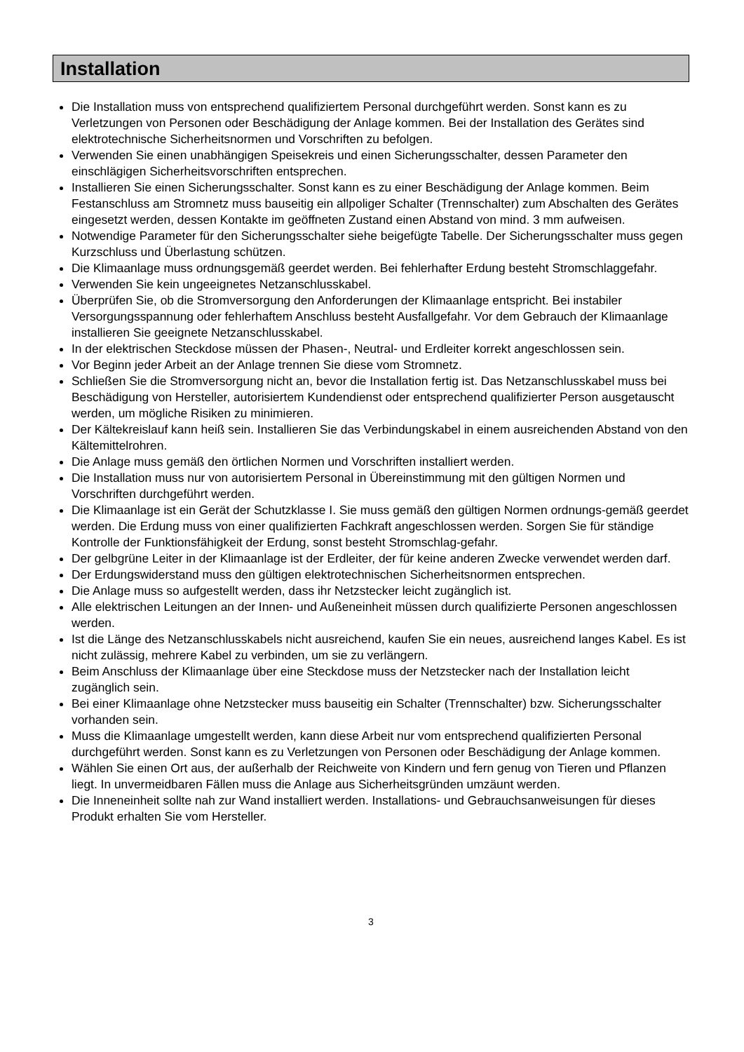Installation
Die Installation muss von entsprechend qualifiziertem Personal durchgeführt werden. Sonst kann es zu Verletzungen von Personen oder Beschädigung der Anlage kommen. Bei der Installation des Gerätes sind elektrotechnische Sicherheitsnormen und Vorschriften zu befolgen.
Verwenden Sie einen unabhängigen Speisekreis und einen Sicherungsschalter, dessen Parameter den einschlägigen Sicherheitsvorschriften entsprechen.
Installieren Sie einen Sicherungsschalter. Sonst kann es zu einer Beschädigung der Anlage kommen. Beim Festanschluss am Stromnetz muss bauseitig ein allpoliger Schalter (Trennschalter) zum Abschalten des Gerätes eingesetzt werden, dessen Kontakte im geöffneten Zustand einen Abstand von mind. 3 mm aufweisen.
Notwendige Parameter für den Sicherungsschalter siehe beigefügte Tabelle. Der Sicherungsschalter muss gegen Kurzschluss und Überlastung schützen.
Die Klimaanlage muss ordnungsgemäß geerdet werden. Bei fehlerhafter Erdung besteht Stromschlaggefahr.
Verwenden Sie kein ungeeignetes Netzanschlusskabel.
Überprüfen Sie, ob die Stromversorgung den Anforderungen der Klimaanlage entspricht. Bei instabiler Versorgungsspannung oder fehlerhaftem Anschluss besteht Ausfallgefahr. Vor dem Gebrauch der Klimaanlage installieren Sie geeignete Netzanschlusskabel.
In der elektrischen Steckdose müssen der Phasen-, Neutral- und Erdleiter korrekt angeschlossen sein.
Vor Beginn jeder Arbeit an der Anlage trennen Sie diese vom Stromnetz.
Schließen Sie die Stromversorgung nicht an, bevor die Installation fertig ist. Das Netzanschlusskabel muss bei Beschädigung von Hersteller, autorisiertem Kundendienst oder entsprechend qualifizierter Person ausgetauscht werden, um mögliche Risiken zu minimieren.
Der Kältekreislauf kann heiß sein. Installieren Sie das Verbindungskabel in einem ausreichenden Abstand von den Kältemittelrohren.
Die Anlage muss gemäß den örtlichen Normen und Vorschriften installiert werden.
Die Installation muss nur von autorisiertem Personal in Übereinstimmung mit den gültigen Normen und Vorschriften durchgeführt werden.
Die Klimaanlage ist ein Gerät der Schutzklasse I. Sie muss gemäß den gültigen Normen ordnungs-gemäß geerdet werden. Die Erdung muss von einer qualifizierten Fachkraft angeschlossen werden. Sorgen Sie für ständige Kontrolle der Funktionsfähigkeit der Erdung, sonst besteht Stromschlag-gefahr.
Der gelbgrüne Leiter in der Klimaanlage ist der Erdleiter, der für keine anderen Zwecke verwendet werden darf.
Der Erdungswiderstand muss den gültigen elektrotechnischen Sicherheitsnormen entsprechen.
Die Anlage muss so aufgestellt werden, dass ihr Netzstecker leicht zugänglich ist.
Alle elektrischen Leitungen an der Innen- und Außeneinheit müssen durch qualifizierte Personen angeschlossen werden.
Ist die Länge des Netzanschlusskabels nicht ausreichend, kaufen Sie ein neues, ausreichend langes Kabel. Es ist nicht zulässig, mehrere Kabel zu verbinden, um sie zu verlängern.
Beim Anschluss der Klimaanlage über eine Steckdose muss der Netzstecker nach der Installation leicht zugänglich sein.
Bei einer Klimaanlage ohne Netzstecker muss bauseitig ein Schalter (Trennschalter) bzw. Sicherungsschalter vorhanden sein.
Muss die Klimaanlage umgestellt werden, kann diese Arbeit nur vom entsprechend qualifizierten Personal durchgeführt werden. Sonst kann es zu Verletzungen von Personen oder Beschädigung der Anlage kommen.
Wählen Sie einen Ort aus, der außerhalb der Reichweite von Kindern und fern genug von Tieren und Pflanzen liegt. In unvermeidbaren Fällen muss die Anlage aus Sicherheitsgründen umzäunt werden.
Die Inneneinheit sollte nah zur Wand installiert werden. Installations- und Gebrauchsanweisungen für dieses Produkt erhalten Sie vom Hersteller.
3